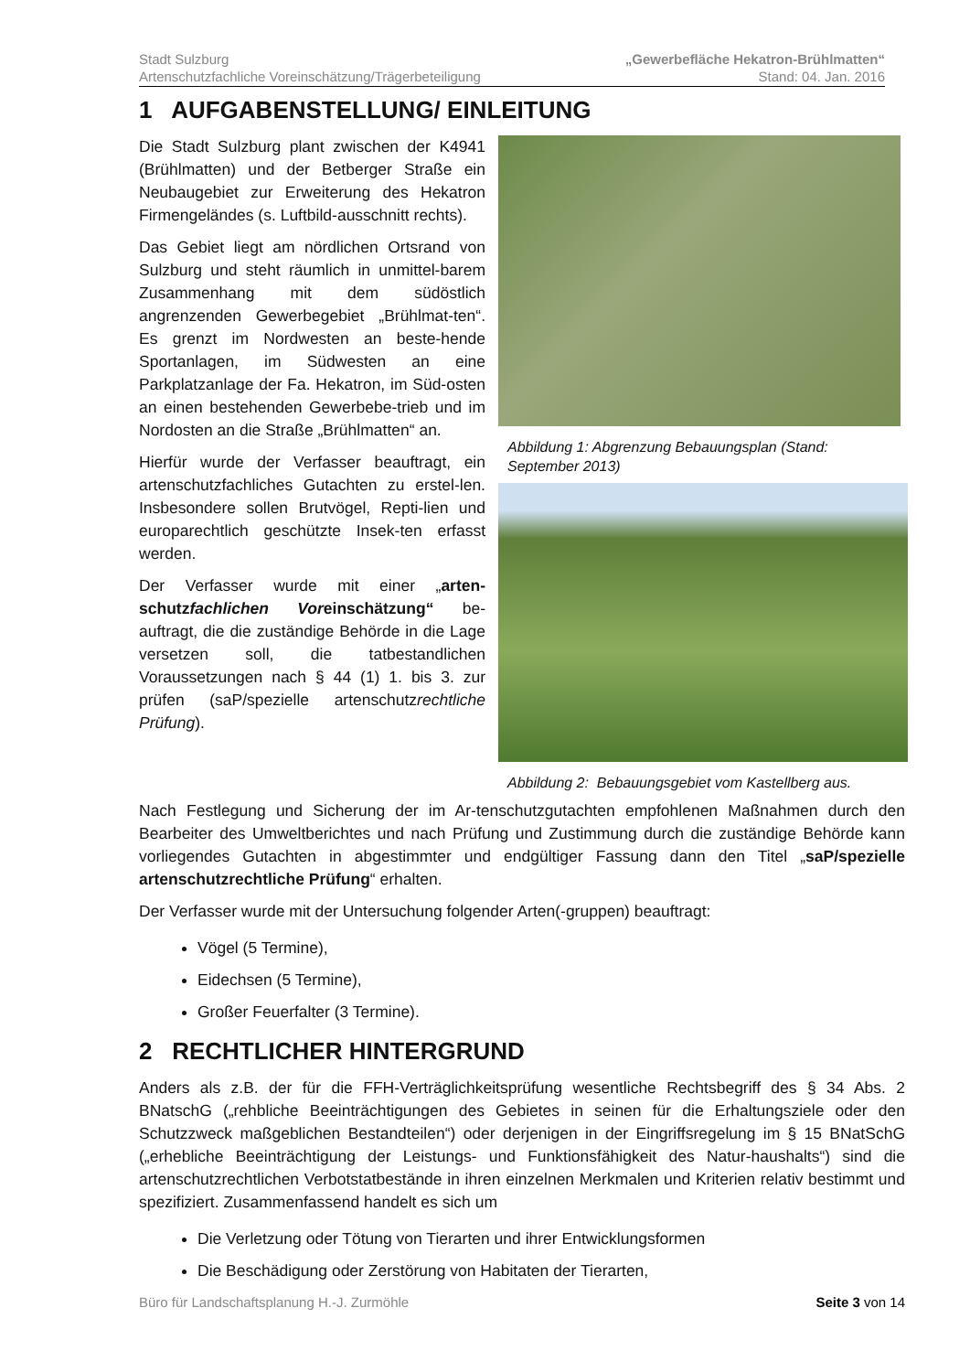Stadt Sulzburg
Artenschutzfachliche Voreinschätzung/Trägerbeteiligung
„Gewerbefläche Hekatron-Brühlmatten“
Stand: 04. Jan. 2016
1 AUFGABENSTELLUNG/ EINLEITUNG
Die Stadt Sulzburg plant zwischen der K4941 (Brühlmatten) und der Betberger Straße ein Neubaugebiet zur Erweiterung des Hekatron Firmengeländes (s. Luftbild-ausschnitt rechts).
Das Gebiet liegt am nördlichen Ortsrand von Sulzburg und steht räumlich in unmittel-barem Zusammenhang mit dem südöstlich angrenzenden Gewerbegebiet „Brühlmat-ten“. Es grenzt im Nordwesten an beste-hende Sportanlagen, im Südwesten an eine Parkplatzanlage der Fa. Hekatron, im Süd-osten an einen bestehenden Gewerbebe-trieb und im Nordosten an die Straße „Brühlmatten“ an.
Hierfür wurde der Verfasser beauftragt, ein artenschutzfachliches Gutachten zu erstel-len. Insbesondere sollen Brutvögel, Repti-lien und europarechtlich geschützte Insek-ten erfasst werden.
Der Verfasser wurde mit einer „arten-schutzfachlichen Voreinschätzung“ be-auftragt, die die zuständige Behörde in die Lage versetzen soll, die tatbestandlichen Voraussetzungen nach § 44 (1) 1. bis 3. zur prüfen (saP/spezielle artenschutzrechtliche Prüfung).
Abbildung 1: Abgrenzung Bebauungsplan (Stand: September 2013)
Abbildung 2: Bebauungsgebiet vom Kastellberg aus.
Nach Festlegung und Sicherung der im Ar-tenschutzgutachten empfohlenen Maßnahmen durch den Bearbeiter des Umweltberichtes und nach Prüfung und Zustimmung durch die zuständige Behörde kann vorliegendes Gutachten in abgestimmter und endgültiger Fassung dann den Titel „saP/spezielle artenschutzrechtliche Prüfung“ erhalten.
Der Verfasser wurde mit der Untersuchung folgender Arten(-gruppen) beauftragt:
Vögel (5 Termine),
Eidechsen (5 Termine),
Großer Feuerfalter (3 Termine).
2 RECHTLICHER HINTERGRUND
Anders als z.B. der für die FFH-Verträglichkeitsprüfung wesentliche Rechtsbegriff des § 34 Abs. 2 BNatschG („rehbliche Beeinträchtigungen des Gebietes in seinen für die Erhaltungsziele oder den Schutzzweck maßgeblichen Bestandteilen“) oder derjenigen in der Eingriffsregelung im § 15 BNatSchG („erhebliche Beeinträchtigung der Leistungs- und Funktionsfähigkeit des Natur-haushalts“) sind die artenschutzrechtlichen Verbotstatbestände in ihren einzelnen Merkmalen und Kriterien relativ bestimmt und spezifiziert. Zusammenfassend handelt es sich um
Die Verletzung oder Tötung von Tierarten und ihrer Entwicklungsformen
Die Beschädigung oder Zerstörung von Habitaten der Tierarten,
Büro für Landschaftsplanung H.-J. Zurmöhle Seite 3 von 14